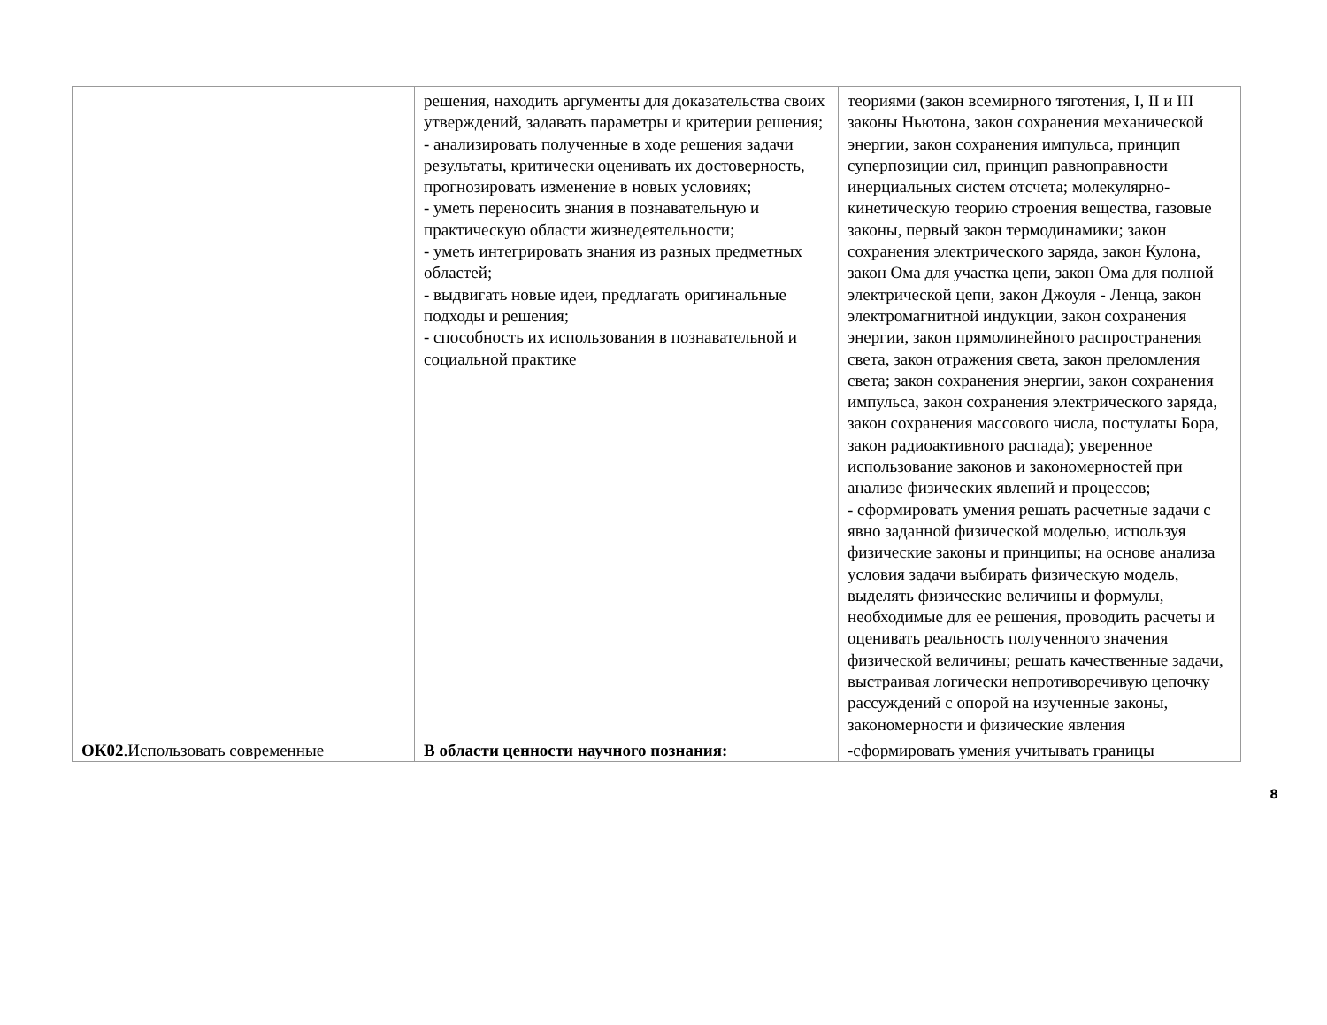| | решения, находить аргументы для доказательства своих утверждений, задавать параметры и критерии решения; - анализировать полученные в ходе решения задачи результаты, критически оценивать их достоверность, прогнозировать изменение в новых условиях; - уметь переносить знания в познавательную и практическую области жизнедеятельности; - уметь интегрировать знания из разных предметных областей; - выдвигать новые идеи, предлагать оригинальные подходы и решения; - способность их использования в познавательной и социальной практике | теориями (закон всемирного тяготения, I, II и III законы Ньютона, закон сохранения механической энергии, закон сохранения импульса, принцип суперпозиции сил, принцип равноправности инерциальных систем отсчета; молекулярно-кинетическую теорию строения вещества, газовые законы, первый закон термодинамики; закон сохранения электрического заряда, закон Кулона, закон Ома для участка цепи, закон Ома для полной электрической цепи, закон Джоуля - Ленца, закон электромагнитной индукции, закон сохранения энергии, закон прямолинейного распространения света, закон отражения света, закон преломления света; закон сохранения энергии, закон сохранения импульса, закон сохранения электрического заряда, закон сохранения массового числа, постулаты Бора, закон радиоактивного распада); уверенное использование законов и закономерностей при анализе физических явлений и процессов; - сформировать умения решать расчетные задачи с явно заданной физической моделью, используя физические законы и принципы; на основе анализа условия задачи выбирать физическую модель, выделять физические величины и формулы, необходимые для ее решения, проводить расчеты и оценивать реальность полученного значения физической величины; решать качественные задачи, выстраивая логически непротиворечивую цепочку рассуждений с опорой на изученные законы, закономерности и физические явления |
| ОК02 .Использовать современные | В области ценности научного познания: | -сформировать умения учитывать границы |
8